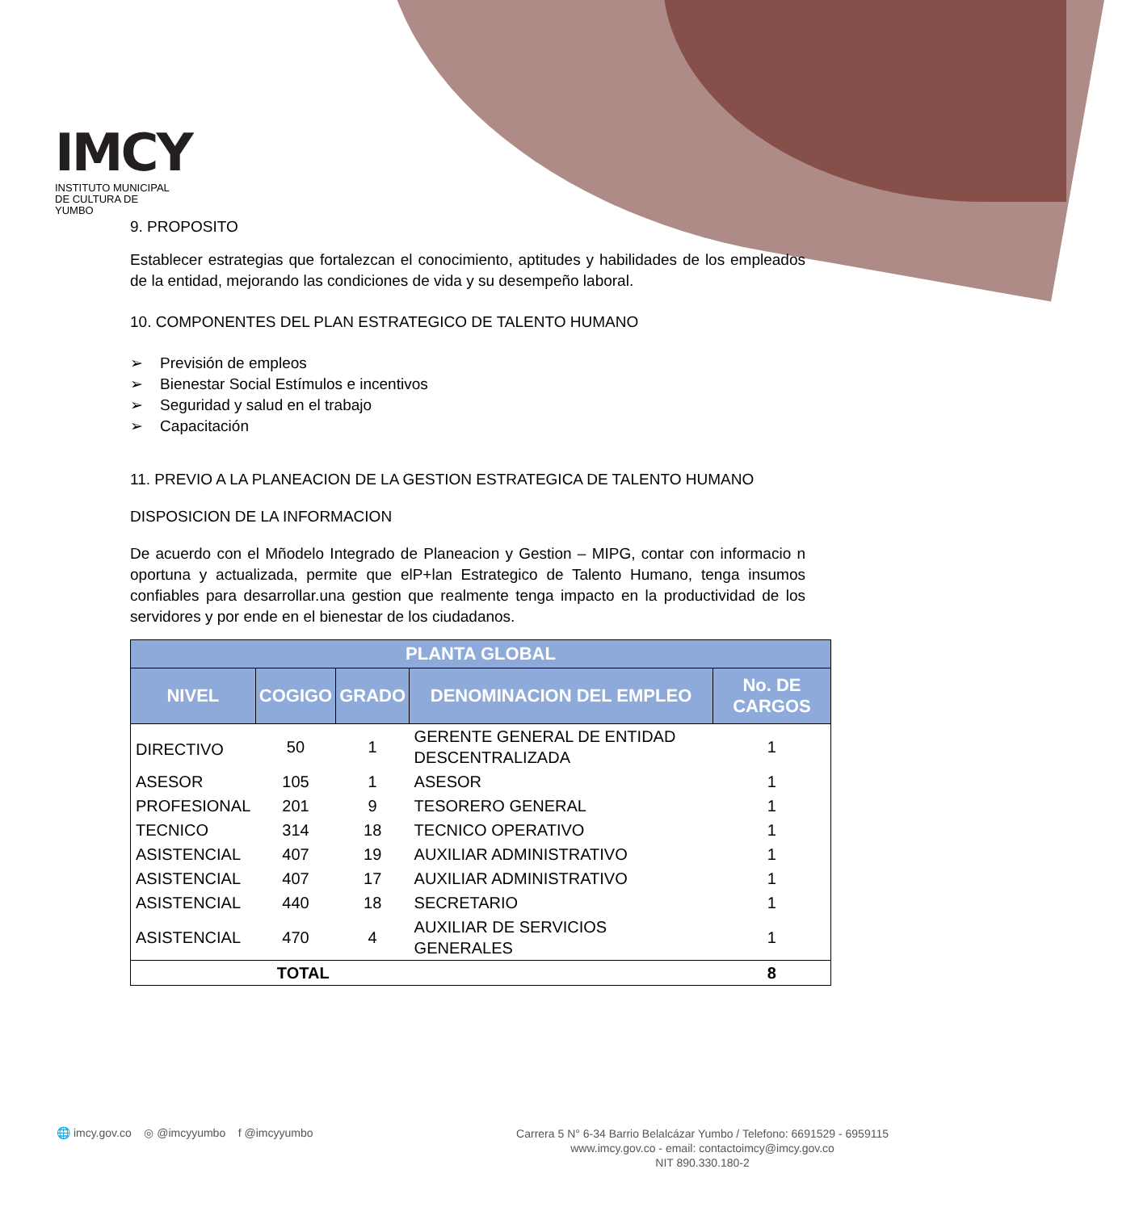IMCY
INSTITUTO MUNICIPAL DE CULTURA DE YUMBO
9. PROPOSITO
Establecer estrategias que fortalezcan el conocimiento, aptitudes y habilidades de los empleados de la entidad, mejorando las condiciones de vida y su desempeño laboral.
10. COMPONENTES DEL PLAN ESTRATEGICO DE TALENTO HUMANO
➢ Previsión de empleos
➢ Bienestar Social Estímulos e incentivos
➢ Seguridad y salud en el trabajo
➢ Capacitación
11. PREVIO A LA PLANEACION DE LA GESTION ESTRATEGICA DE TALENTO HUMANO
DISPOSICION DE LA INFORMACION
De acuerdo con el Mñodelo Integrado de Planeacion y Gestion – MIPG, contar con informacio n oportuna y actualizada, permite que elP+lan Estrategico de Talento Humano, tenga insumos confiables para desarrollar.una gestion que realmente tenga impacto en la productividad de los servidores y por ende en el bienestar de los ciudadanos.
| PLANTA GLOBAL | | | | |
| --- | --- | --- | --- | --- |
| NIVEL | COGIGO | GRADO | DENOMINACION DEL EMPLEO | No. DE CARGOS |
| DIRECTIVO | 50 | 1 | GERENTE GENERAL DE ENTIDAD DESCENTRALIZADA | 1 |
| ASESOR | 105 | 1 | ASESOR | 1 |
| PROFESIONAL | 201 | 9 | TESORERO GENERAL | 1 |
| TECNICO | 314 | 18 | TECNICO OPERATIVO | 1 |
| ASISTENCIAL | 407 | 19 | AUXILIAR ADMINISTRATIVO | 1 |
| ASISTENCIAL | 407 | 17 | AUXILIAR ADMINISTRATIVO | 1 |
| ASISTENCIAL | 440 | 18 | SECRETARIO | 1 |
| ASISTENCIAL | 470 | 4 | AUXILIAR DE SERVICIOS GENERALES | 1 |
| TOTAL | | | | 8 |
🌐 imcy.gov.co ◎ @imcyyumbo f @imcyyumbo
Carrera 5 N° 6-34 Barrio Belalcázar Yumbo / Telefono: 6691529 - 6959115
www.imcy.gov.co - email: contactoimcy@imcy.gov.co
NIT 890.330.180-2